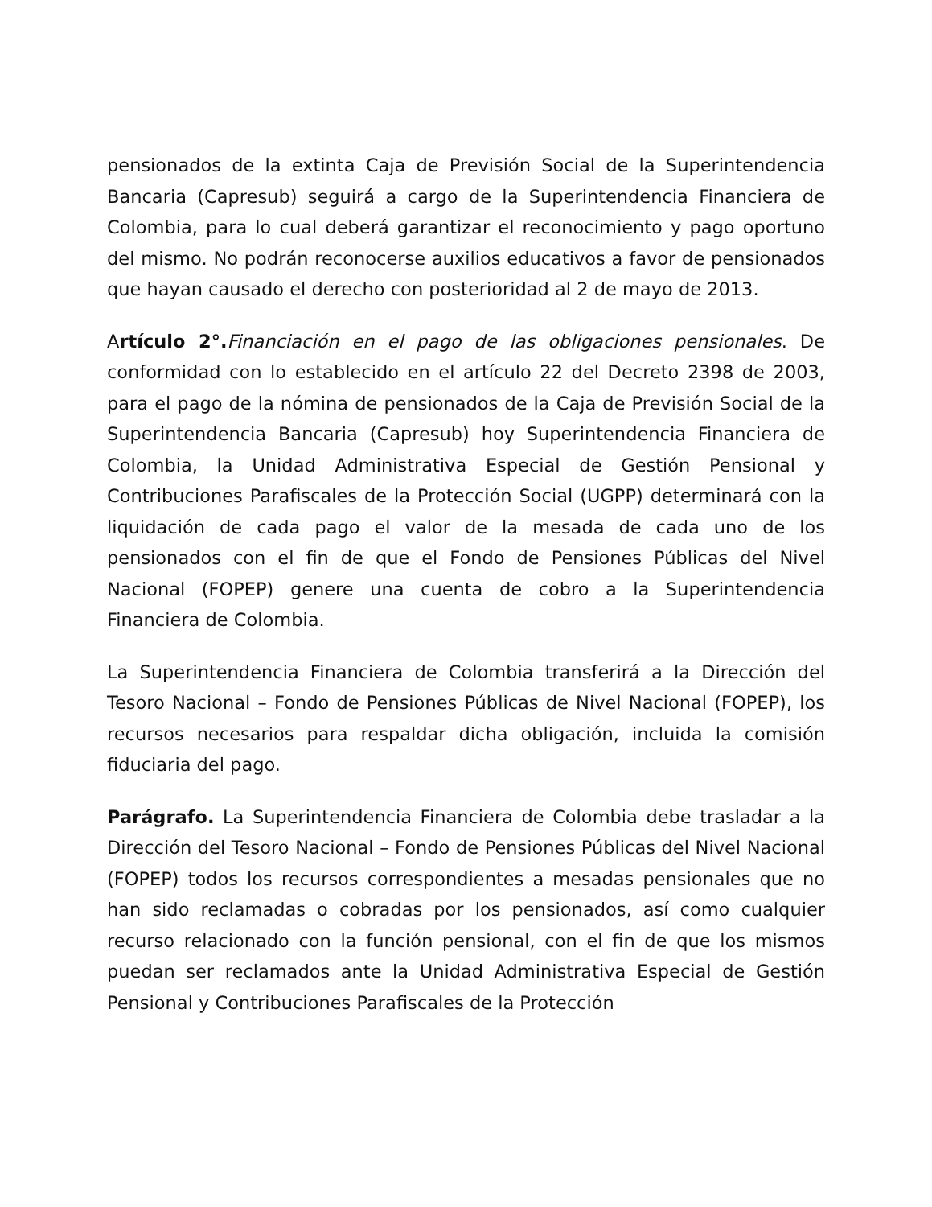pensionados de la extinta Caja de Previsión Social de la Superintendencia Bancaria (Capresub) seguirá a cargo de la Superintendencia Financiera de Colombia, para lo cual deberá garantizar el reconocimiento y pago oportuno del mismo. No podrán reconocerse auxilios educativos a favor de pensionados que hayan causado el derecho con posterioridad al 2 de mayo de 2013.
Artículo 2°. Financiación en el pago de las obligaciones pensionales. De conformidad con lo establecido en el artículo 22 del Decreto 2398 de 2003, para el pago de la nómina de pensionados de la Caja de Previsión Social de la Superintendencia Bancaria (Capresub) hoy Superintendencia Financiera de Colombia, la Unidad Administrativa Especial de Gestión Pensional y Contribuciones Parafiscales de la Protección Social (UGPP) determinará con la liquidación de cada pago el valor de la mesada de cada uno de los pensionados con el fin de que el Fondo de Pensiones Públicas del Nivel Nacional (FOPEP) genere una cuenta de cobro a la Superintendencia Financiera de Colombia.
La Superintendencia Financiera de Colombia transferirá a la Dirección del Tesoro Nacional – Fondo de Pensiones Públicas de Nivel Nacional (FOPEP), los recursos necesarios para respaldar dicha obligación, incluida la comisión fiduciaria del pago.
Parágrafo. La Superintendencia Financiera de Colombia debe trasladar a la Dirección del Tesoro Nacional – Fondo de Pensiones Públicas del Nivel Nacional (FOPEP) todos los recursos correspondientes a mesadas pensionales que no han sido reclamadas o cobradas por los pensionados, así como cualquier recurso relacionado con la función pensional, con el fin de que los mismos puedan ser reclamados ante la Unidad Administrativa Especial de Gestión Pensional y Contribuciones Parafiscales de la Protección